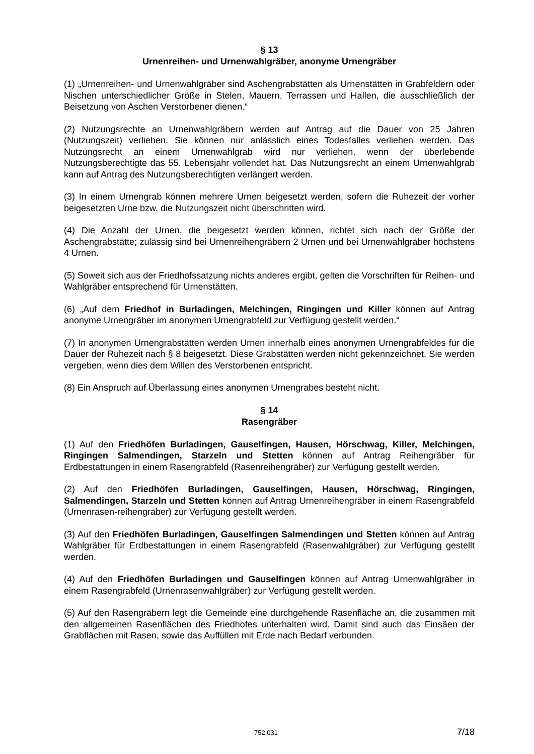§ 13
Urnenreihen- und Urnenwahlgräber, anonyme Urnengräber
(1) „Urnenreihen- und Urnenwahlgräber sind Aschengrabstätten als Urnenstätten in Grabfeldern oder Nischen unterschiedlicher Größe in Stelen, Mauern, Terrassen und Hallen, die ausschließlich der Beisetzung von Aschen Verstorbener dienen.“
(2) Nutzungsrechte an Urnenwahlgräbern werden auf Antrag auf die Dauer von 25 Jahren (Nutzungszeit) verliehen. Sie können nur anlässlich eines Todesfalles verliehen werden. Das Nutzungsrecht an einem Urnenwahlgrab wird nur verliehen, wenn der überlebende Nutzungsberechtigte das 55. Lebensjahr vollendet hat. Das Nutzungsrecht an einem Urnenwahlgrab kann auf Antrag des Nutzungsberechtigten verlängert werden.
(3) In einem Urnengrab können mehrere Urnen beigesetzt werden, sofern die Ruhezeit der vorher beigesetzten Urne bzw. die Nutzungszeit nicht überschritten wird.
(4) Die Anzahl der Urnen, die beigesetzt werden können, richtet sich nach der Größe der Aschengrabstätte; zulässig sind bei Urnenreihengräbern 2 Urnen und bei Urnenwahlgräber höchstens 4 Urnen.
(5) Soweit sich aus der Friedhofssatzung nichts anderes ergibt, gelten die Vorschriften für Reihen- und Wahlgräber entsprechend für Urnenstätten.
(6) „Auf dem Friedhof in Burladingen, Melchingen, Ringingen und Killer können auf Antrag anonyme Urnengräber im anonymen Urnengrabfeld zur Verfügung gestellt werden.“
(7) In anonymen Urnengrabstätten werden Urnen innerhalb eines anonymen Urnengrabfeldes für die Dauer der Ruhezeit nach § 8 beigesetzt. Diese Grabstätten werden nicht gekennzeichnet. Sie werden vergeben, wenn dies dem Willen des Verstorbenen entspricht.
(8) Ein Anspruch auf Überlassung eines anonymen Urnengrabes besteht nicht.
§ 14
Rasengräber
(1) Auf den Friedhöfen Burladingen, Gauselfingen, Hausen, Hörschwag, Killer, Melchingen, Ringingen Salmendingen, Starzeln und Stetten können auf Antrag Reihengräber für Erdbestattungen in einem Rasengrabfeld (Rasenreihengräber) zur Verfügung gestellt werden.
(2) Auf den Friedhöfen Burladingen, Gauselfingen, Hausen, Hörschwag, Ringingen, Salmendingen, Starzeln und Stetten können auf Antrag Urnenreihengräber in einem Rasengrabfeld (Urnenrasen-reihengräber) zur Verfügung gestellt werden.
(3) Auf den Friedhöfen Burladingen, Gauselfingen Salmendingen und Stetten können auf Antrag Wahlgräber für Erdbestattungen in einem Rasengrabfeld (Rasenwahlgräber) zur Verfügung gestellt werden.
(4) Auf den Friedhöfen Burladingen und Gauselfingen können auf Antrag Urnenwahlgräber in einem Rasengrabfeld (Urnenrasenwahlgräber) zur Verfügung gestellt werden.
(5) Auf den Rasengräbern legt die Gemeinde eine durchgehende Rasenfläche an, die zusammen mit den allgemeinen Rasenflächen des Friedhofes unterhalten wird. Damit sind auch das Einsäen der Grabflächen mit Rasen, sowie das Auffüllen mit Erde nach Bedarf verbunden.
752.031 7/18